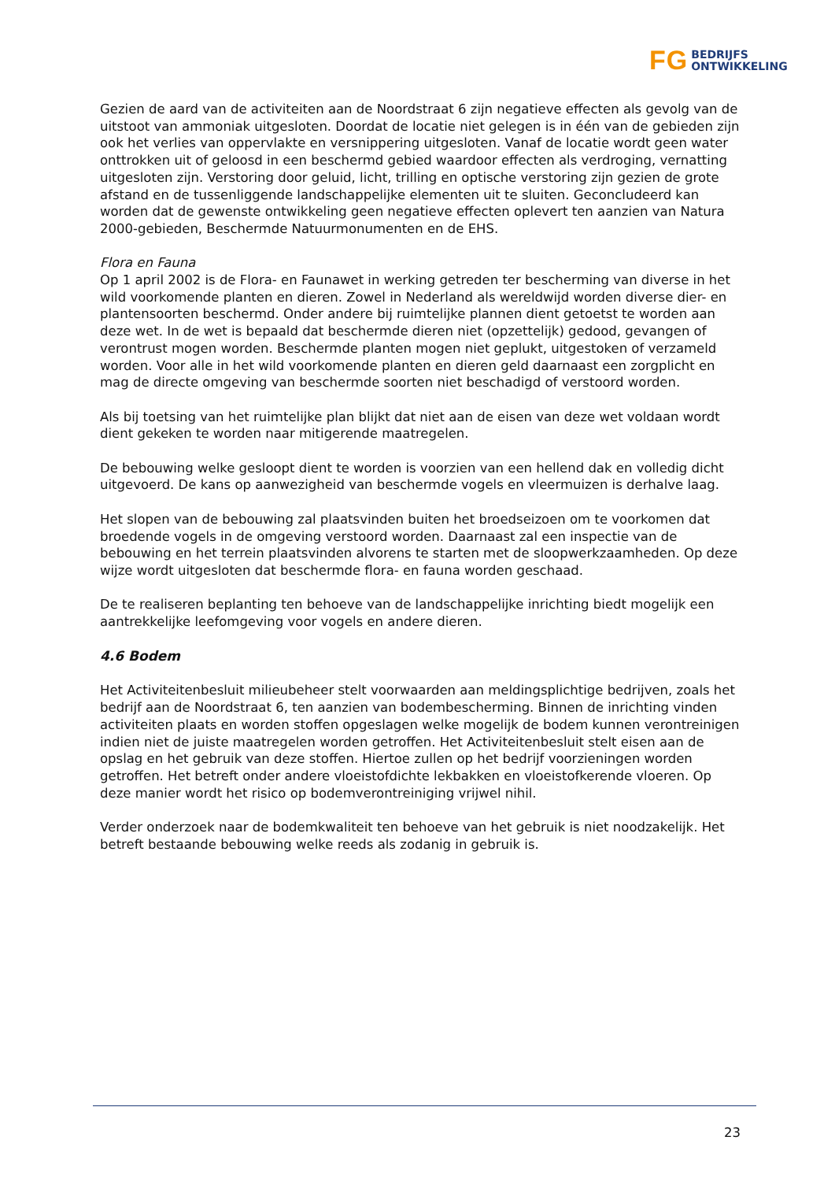FG BEDRIJFS
ONTWIKKELING
Gezien de aard van de activiteiten aan de Noordstraat 6 zijn negatieve effecten als gevolg van de uitstoot van ammoniak uitgesloten. Doordat de locatie niet gelegen is in één van de gebieden zijn ook het verlies van oppervlakte en versnippering uitgesloten. Vanaf de locatie wordt geen water onttrokken uit of geloosd in een beschermd gebied waardoor effecten als verdroging, vernatting uitgesloten zijn. Verstoring door geluid, licht, trilling en optische verstoring zijn gezien de grote afstand en de tussenliggende landschappelijke elementen uit te sluiten. Geconcludeerd kan worden dat de gewenste ontwikkeling geen negatieve effecten oplevert ten aanzien van Natura 2000-gebieden, Beschermde Natuurmonumenten en de EHS.
Flora en Fauna
Op 1 april 2002 is de Flora- en Faunawet in werking getreden ter bescherming van diverse in het wild voorkomende planten en dieren. Zowel in Nederland als wereldwijd worden diverse dier- en plantensoorten beschermd. Onder andere bij ruimtelijke plannen dient getoetst te worden aan deze wet. In de wet is bepaald dat beschermde dieren niet (opzettelijk) gedood, gevangen of verontrust mogen worden. Beschermde planten mogen niet geplukt, uitgestoken of verzameld worden. Voor alle in het wild voorkomende planten en dieren geld daarnaast een zorgplicht en mag de directe omgeving van beschermde soorten niet beschadigd of verstoord worden.
Als bij toetsing van het ruimtelijke plan blijkt dat niet aan de eisen van deze wet voldaan wordt dient gekeken te worden naar mitigerende maatregelen.
De bebouwing welke gesloopt dient te worden is voorzien van een hellend dak en volledig dicht uitgevoerd. De kans op aanwezigheid van beschermde vogels en vleermuizen is derhalve laag.
Het slopen van de bebouwing zal plaatsvinden buiten het broedseizoen om te voorkomen dat broedende vogels in de omgeving verstoord worden. Daarnaast zal een inspectie van de bebouwing en het terrein plaatsvinden alvorens te starten met de sloopwerkzaamheden. Op deze wijze wordt uitgesloten dat beschermde flora- en fauna worden geschaad.
De te realiseren beplanting ten behoeve van de landschappelijke inrichting biedt mogelijk een aantrekkelijke leefomgeving voor vogels en andere dieren.
4.6 Bodem
Het Activiteitenbesluit milieubeheer stelt voorwaarden aan meldingsplichtige bedrijven, zoals het bedrijf aan de Noordstraat 6, ten aanzien van bodembescherming. Binnen de inrichting vinden activiteiten plaats en worden stoffen opgeslagen welke mogelijk de bodem kunnen verontreinigen indien niet de juiste maatregelen worden getroffen. Het Activiteitenbesluit stelt eisen aan de opslag en het gebruik van deze stoffen. Hiertoe zullen op het bedrijf voorzieningen worden getroffen. Het betreft onder andere vloeistofdichte lekbakken en vloeistofkerende vloeren. Op deze manier wordt het risico op bodemverontreiniging vrijwel nihil.
Verder onderzoek naar de bodemkwaliteit ten behoeve van het gebruik is niet noodzakelijk. Het betreft bestaande bebouwing welke reeds als zodanig in gebruik is.
23